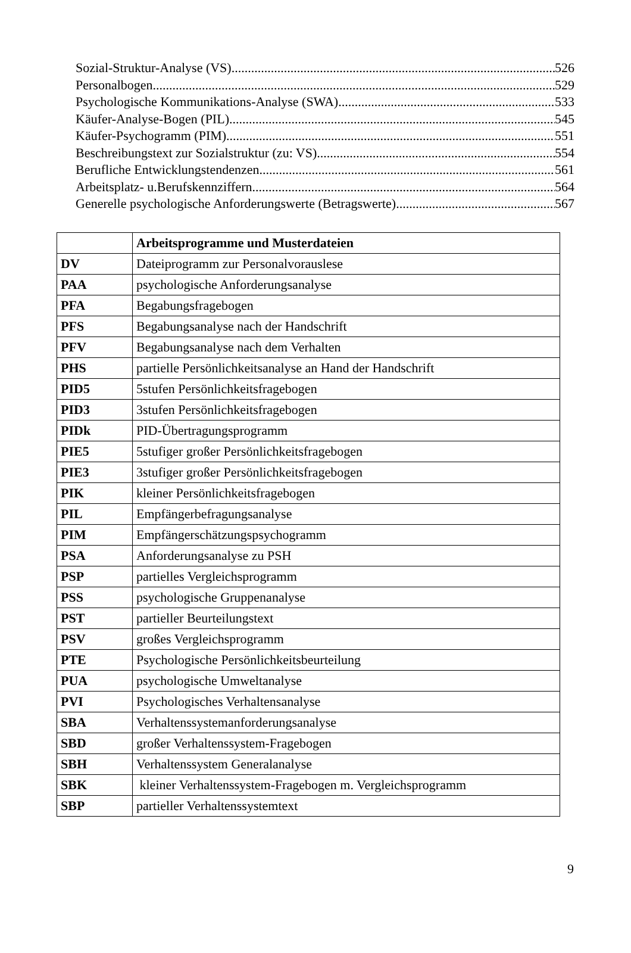Sozial-Struktur-Analyse (VS) 526
Personalbogen 529
Psychologische Kommunikations-Analyse (SWA) 533
Käufer-Analyse-Bogen (PIL) 545
Käufer-Psychogramm (PIM) 551
Beschreibungstext zur Sozialstruktur (zu: VS) 554
Berufliche Entwicklungstendenzen 561
Arbeitsplatz- u.Berufskennziffern 564
Generelle psychologische Anforderungswerte (Betragswerte) 567
| | Arbeitsprogramme und Musterdateien |
| DV | Dateiprogramm zur Personalvorauslese |
| PAA | psychologische Anforderungsanalyse |
| PFA | Begabungsfragebogen |
| PFS | Begabungsanalyse nach der Handschrift |
| PFV | Begabungsanalyse nach dem Verhalten |
| PHS | partielle Persönlichkeitsanalyse an Hand der Handschrift |
| PID5 | 5stufen Persönlichkeitsfragebogen |
| PID3 | 3stufen Persönlichkeitsfragebogen |
| PIDk | PID-Übertragungsprogramm |
| PIE5 | 5stufiger großer Persönlichkeitsfragebogen |
| PIE3 | 3stufiger großer Persönlichkeitsfragebogen |
| PIK | kleiner Persönlichkeitsfragebogen |
| PIL | Empfängerbefragungsanalyse |
| PIM | Empfängerschätzungspsychogramm |
| PSA | Anforderungsanalyse zu PSH |
| PSP | partielles Vergleichsprogramm |
| PSS | psychologische Gruppenanalyse |
| PST | partieller Beurteilungstext |
| PSV | großes Vergleichsprogramm |
| PTE | Psychologische Persönlichkeitsbeurteilung |
| PUA | psychologische Umweltanalyse |
| PVI | Psychologisches Verhaltensanalyse |
| SBA | Verhaltenssystemanforderungsanalyse |
| SBD | großer Verhaltenssystem-Fragebogen |
| SBH | Verhaltenssystem Generalanalyse |
| SBK | kleiner Verhaltenssystem-Fragebogen m. Vergleichsprogramm |
| SBP | partieller Verhaltenssystemtext |
9